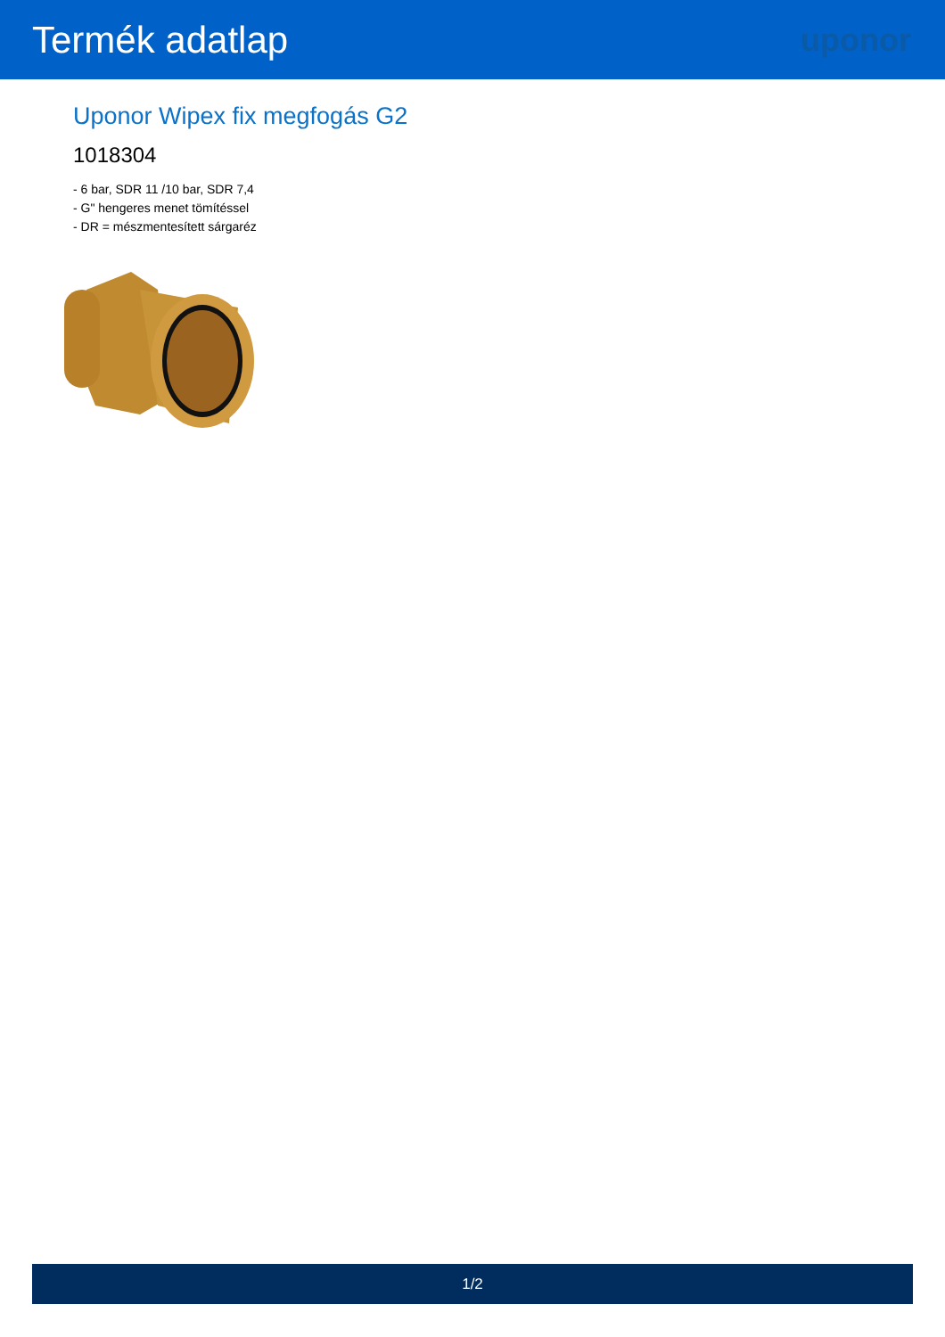Termék adatlap
uponor
Uponor Wipex fix megfogás G2
1018304
- 6 bar, SDR 11 /10 bar, SDR 7,4
- G" hengeres menet tömítéssel
- DR = mészmentesített sárgaréz
1/2